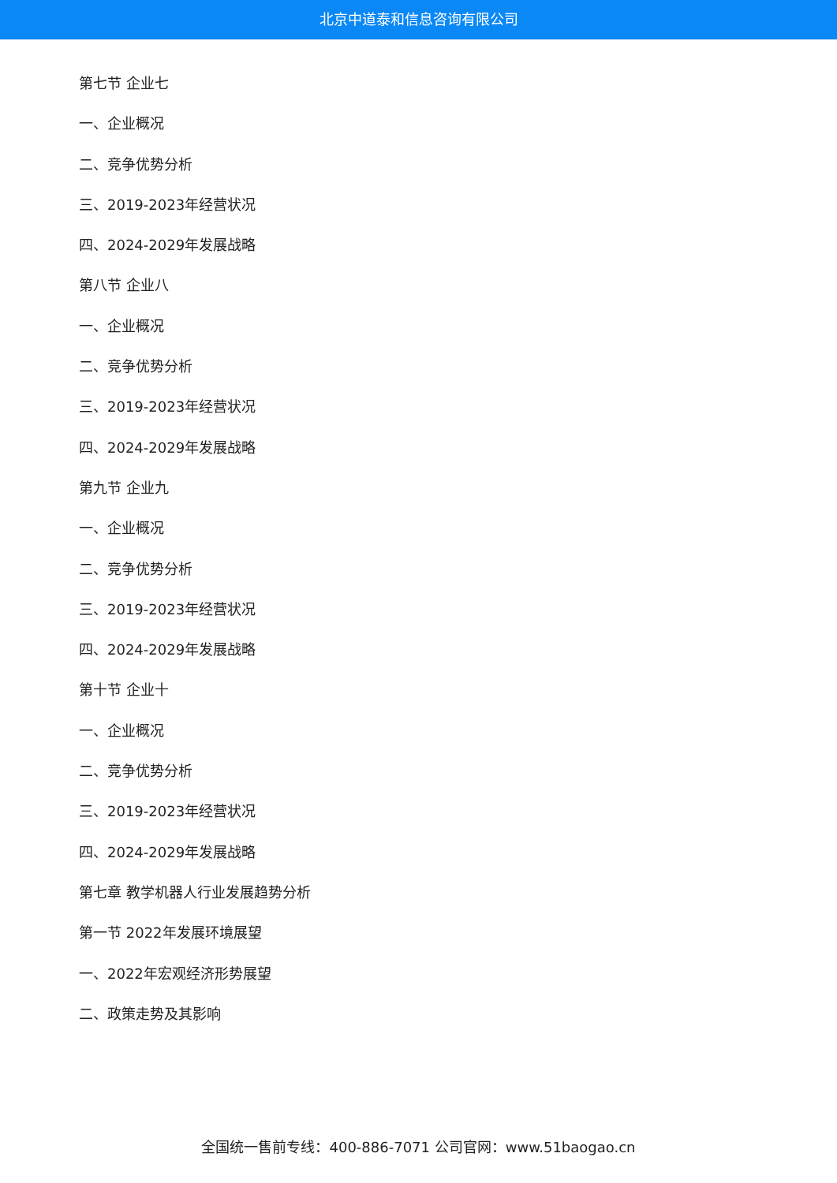北京中道泰和信息咨询有限公司
第七节 企业七
一、企业概况
二、竞争优势分析
三、2019-2023年经营状况
四、2024-2029年发展战略
第八节 企业八
一、企业概况
二、竞争优势分析
三、2019-2023年经营状况
四、2024-2029年发展战略
第九节 企业九
一、企业概况
二、竞争优势分析
三、2019-2023年经营状况
四、2024-2029年发展战略
第十节 企业十
一、企业概况
二、竞争优势分析
三、2019-2023年经营状况
四、2024-2029年发展战略
第七章 教学机器人行业发展趋势分析
第一节 2022年发展环境展望
一、2022年宏观经济形势展望
二、政策走势及其影响
全国统一售前专线：400-886-7071 公司官网：www.51baogao.cn